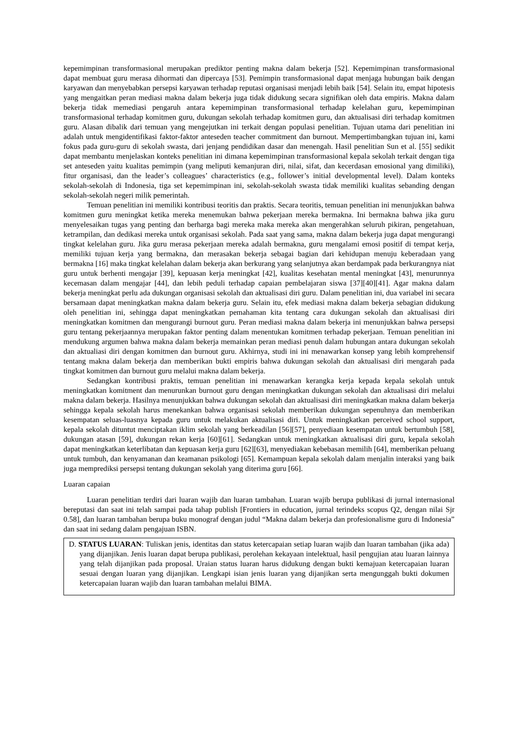kepemimpinan transformasional merupakan prediktor penting makna dalam bekerja [52]. Kepemimpinan transformasional dapat membuat guru merasa dihormati dan dipercaya [53]. Pemimpin transformasional dapat menjaga hubungan baik dengan karyawan dan menyebabkan persepsi karyawan terhadap reputasi organisasi menjadi lebih baik [54]. Selain itu, empat hipotesis yang mengaitkan peran mediasi makna dalam bekerja juga tidak didukung secara signifikan oleh data empiris. Makna dalam bekerja tidak memediasi pengaruh antara kepemimpinan transformasional terhadap kelelahan guru, kepemimpinan transformasional terhadap komitmen guru, dukungan sekolah terhadap komitmen guru, dan aktualisasi diri terhadap komitmen guru. Alasan dibalik dari temuan yang mengejutkan ini terkait dengan populasi penelitian. Tujuan utama dari penelitian ini adalah untuk mengidentifikasi faktor-faktor anteseden teacher commitment dan burnout. Mempertimbangkan tujuan ini, kami fokus pada guru-guru di sekolah swasta, dari jenjang pendidikan dasar dan menengah. Hasil penelitian Sun et al. [55] sedikit dapat membantu menjelaskan konteks penelitian ini dimana kepemimpinan transformasional kepala sekolah terkait dengan tiga set anteseden yaitu kualitas pemimpin (yang meliputi kemanjuran diri, nilai, sifat, dan kecerdasan emosional yang dimiliki), fitur organisasi, dan the leader’s colleagues’ characteristics (e.g., follower’s initial developmental level). Dalam konteks sekolah-sekolah di Indonesia, tiga set kepemimpinan ini, sekolah-sekolah swasta tidak memiliki kualitas sebanding dengan sekolah-sekolah negeri milik pemerintah.
Temuan penelitian ini memiliki kontribusi teoritis dan praktis. Secara teoritis, temuan penelitian ini menunjukkan bahwa komitmen guru meningkat ketika mereka menemukan bahwa pekerjaan mereka bermakna. Ini bermakna bahwa jika guru menyelesaikan tugas yang penting dan berharga bagi mereka maka mereka akan mengerahkan seluruh pikiran, pengetahuan, ketrampilan, dan dedikasi mereka untuk organisasi sekolah. Pada saat yang sama, makna dalam bekerja juga dapat mengurangi tingkat kelelahan guru. Jika guru merasa pekerjaan mereka adalah bermakna, guru mengalami emosi positif di tempat kerja, memiliki tujuan kerja yang bermakna, dan merasakan bekerja sebagai bagian dari kehidupan menuju keberadaan yang bermakna [16] maka tingkat kelelahan dalam bekerja akan berkurang yang selanjutnya akan berdampak pada berkurangnya niat guru untuk berhenti mengajar [39], kepuasan kerja meningkat [42], kualitas kesehatan mental meningkat [43], menurunnya kecemasan dalam mengajar [44], dan lebih peduli terhadap capaian pembelajaran siswa [37][40][41]. Agar makna dalam bekerja meningkat perlu ada dukungan organisasi sekolah dan aktualisasi diri guru. Dalam penelitian ini, dua variabel ini secara bersamaan dapat meningkatkan makna dalam bekerja guru. Selain itu, efek mediasi makna dalam bekerja sebagian didukung oleh penelitian ini, sehingga dapat meningkatkan pemahaman kita tentang cara dukungan sekolah dan aktualisasi diri meningkatkan komitmen dan mengurangi burnout guru. Peran mediasi makna dalam bekerja ini menunjukkan bahwa persepsi guru tentang pekerjaannya merupakan faktor penting dalam menentukan komitmen terhadap pekerjaan. Temuan penelitian ini mendukung argumen bahwa makna dalam bekerja memainkan peran mediasi penuh dalam hubungan antara dukungan sekolah dan aktualiasi diri dengan komitmen dan burnout guru. Akhirnya, studi ini ini menawarkan konsep yang lebih komprehensif tentang makna dalam bekerja dan memberikan bukti empiris bahwa dukungan sekolah dan aktualisasi diri mengarah pada tingkat komitmen dan burnout guru melalui makna dalam bekerja.
Sedangkan kontribusi praktis, temuan penelitian ini menawarkan kerangka kerja kepada kepala sekolah untuk meningkatkan komitment dan menurunkan burnout guru dengan meningkatkan dukungan sekolah dan aktualisasi diri melalui makna dalam bekerja. Hasilnya menunjukkan bahwa dukungan sekolah dan aktualisasi diri meningkatkan makna dalam bekerja sehingga kepala sekolah harus menekankan bahwa organisasi sekolah memberikan dukungan sepenuhnya dan memberikan kesempatan seluas-luasnya kepada guru untuk melakukan aktualisasi diri. Untuk meningkatkan perceived school support, kepala sekolah dituntut menciptakan iklim sekolah yang berkeadilan [56][57], penyediaan kesempatan untuk bertumbuh [58], dukungan atasan [59], dukungan rekan kerja [60][61]. Sedangkan untuk meningkatkan aktualisasi diri guru, kepala sekolah dapat meningkatkan keterlibatan dan kepuasan kerja guru [62][63], menyediakan kebebasan memilih [64], memberikan peluang untuk tumbuh, dan kenyamanan dan keamanan psikologi [65]. Kemampuan kepala sekolah dalam menjalin interaksi yang baik juga memprediksi persepsi tentang dukungan sekolah yang diterima guru [66].
Luaran capaian
Luaran penelitian terdiri dari luaran wajib dan luaran tambahan. Luaran wajib berupa publikasi di jurnal internasional bereputasi dan saat ini telah sampai pada tahap publish [Frontiers in education, jurnal terindeks scopus Q2, dengan nilai Sjr 0.58], dan luaran tambahan berupa buku monograf dengan judul “Makna dalam bekerja dan profesionalisme guru di Indonesia” dan saat ini sedang dalam pengajuan ISBN.
D. STATUS LUARAN: Tuliskan jenis, identitas dan status ketercapaian setiap luaran wajib dan luaran tambahan (jika ada) yang dijanjikan. Jenis luaran dapat berupa publikasi, perolehan kekayaan intelektual, hasil pengujian atau luaran lainnya yang telah dijanjikan pada proposal. Uraian status luaran harus didukung dengan bukti kemajuan ketercapaian luaran sesuai dengan luaran yang dijanjikan. Lengkapi isian jenis luaran yang dijanjikan serta mengunggah bukti dokumen ketercapaian luaran wajib dan luaran tambahan melalui BIMA.